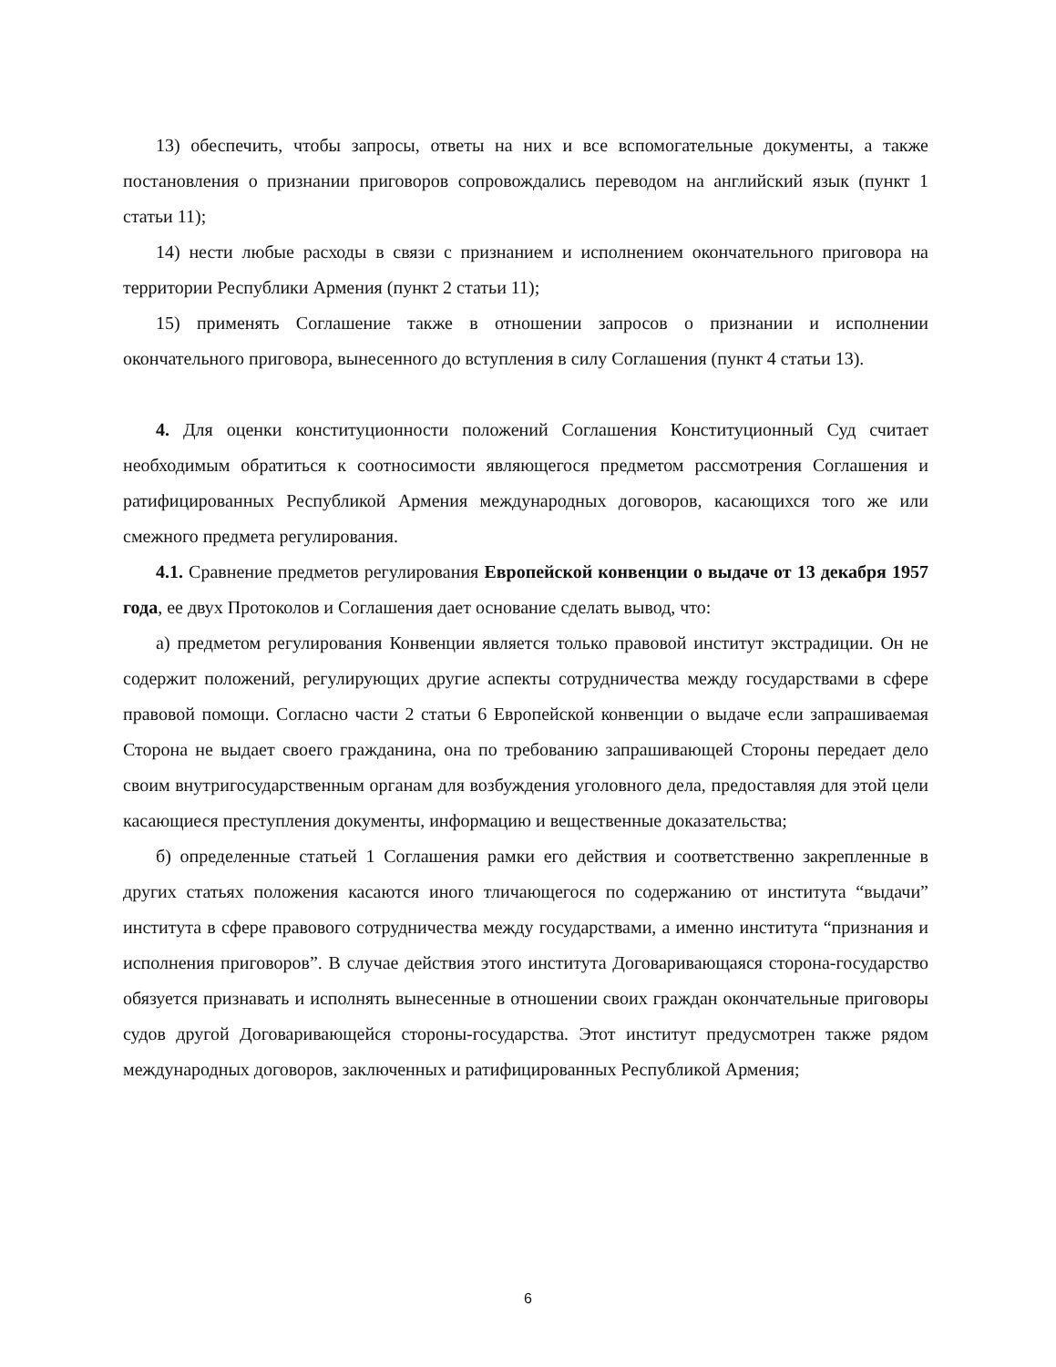13) обеспечить, чтобы запросы, ответы на них и все вспомогательные документы, а также постановления о признании приговоров сопровождались переводом на английский язык (пункт 1 статьи 11);
14) нести любые расходы в связи с признанием и исполнением окончательного приговора на территории Республики Армения (пункт 2 статьи 11);
15) применять Соглашение также в отношении запросов о признании и исполнении окончательного приговора, вынесенного до вступления в силу Соглашения (пункт 4 статьи 13).
4. Для оценки конституционности положений Соглашения Конституционный Суд считает необходимым обратиться к соотносимости являющегося предметом рассмотрения Соглашения и ратифицированных Республикой Армения международных договоров, касающихся того же или смежного предмета регулирования.
4.1. Сравнение предметов регулирования Европейской конвенции о выдаче от 13 декабря 1957 года, ее двух Протоколов и Соглашения дает основание сделать вывод, что:
а) предметом регулирования Конвенции является только правовой институт экстрадиции. Он не содержит положений, регулирующих другие аспекты сотрудничества между государствами в сфере правовой помощи. Согласно части 2 статьи 6 Европейской конвенции о выдаче если запрашиваемая Сторона не выдает своего гражданина, она по требованию запрашивающей Стороны передает дело своим внутригосударственным органам для возбуждения уголовного дела, предоставляя для этой цели касающиеся преступления документы, информацию и вещественные доказательства;
б) определенные статьей 1 Соглашения рамки его действия и соответственно закрепленные в других статьях положения касаются иного тличающегося по содержанию от института “выдачи” института в сфере правового сотрудничества между государствами, а именно института “признания и исполнения приговоров”. В случае действия этого института Договаривающаяся сторона-государство обязуется признавать и исполнять вынесенные в отношении своих граждан окончательные приговоры судов другой Договаривающейся стороны-государства. Этот институт предусмотрен также рядом международных договоров, заключенных и ратифицированных Республикой Армения;
6